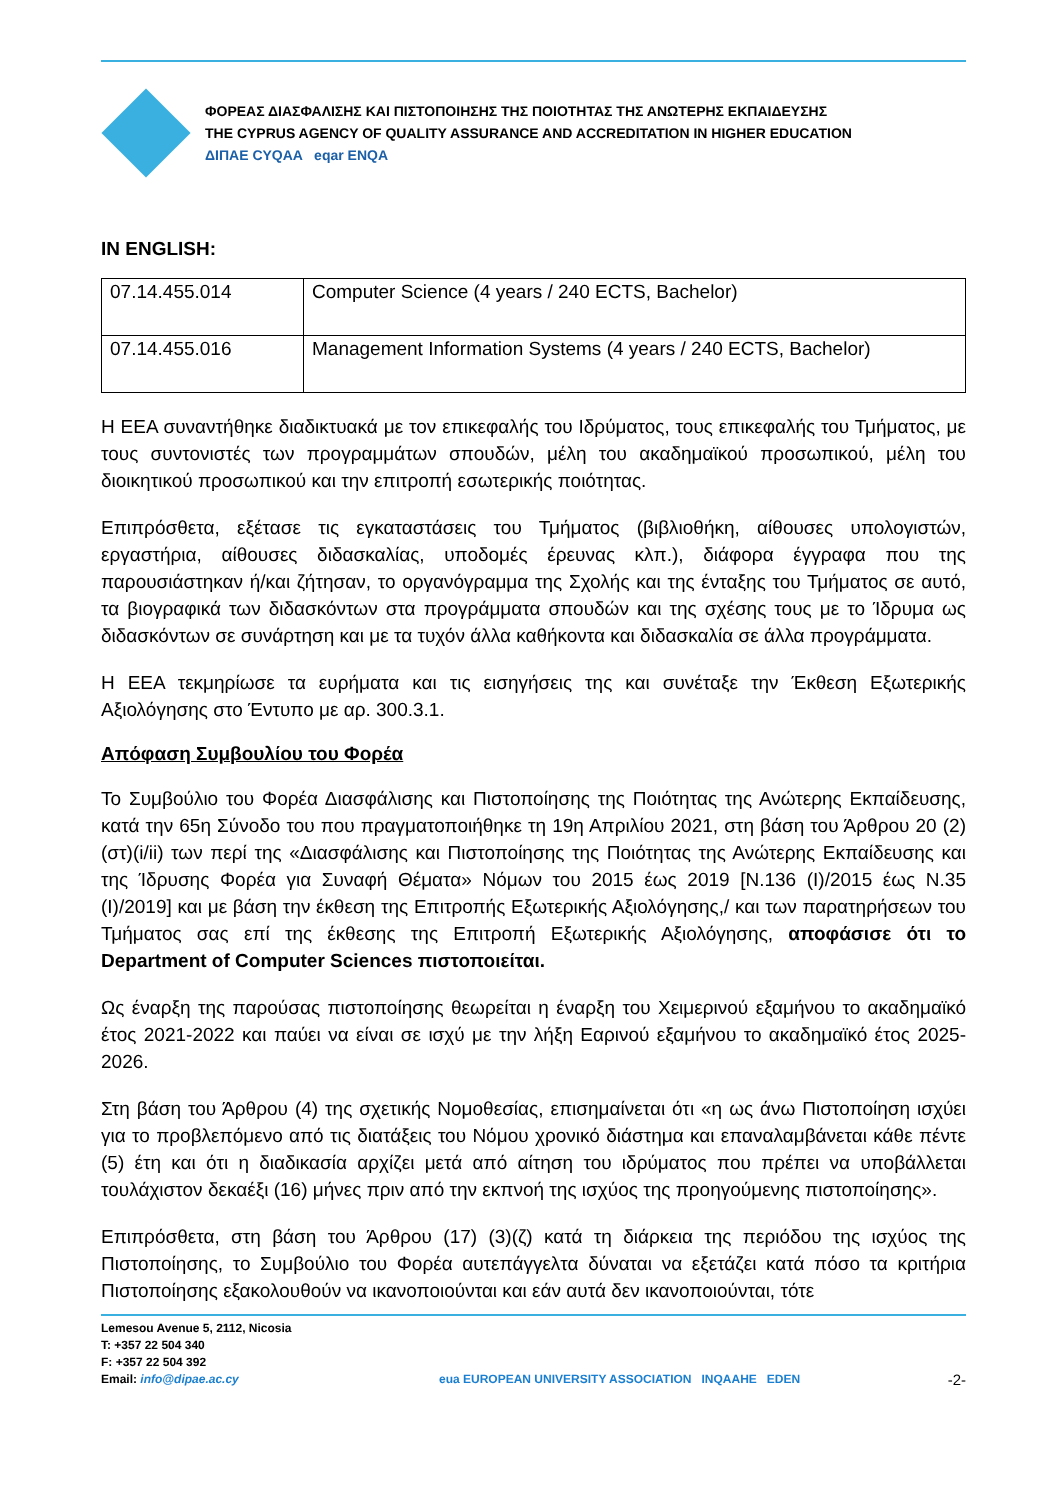ΦΟΡΕΑΣ ΔΙΑΣΦΑΛΙΣΗΣ ΚΑΙ ΠΙΣΤΟΠΟΙΗΣΗΣ ΤΗΣ ΠΟΙΟΤΗΤΑΣ ΤΗΣ ΑΝΩΤΕΡΗΣ ΕΚΠΑΙΔΕΥΣΗΣ
THE CYPRUS AGENCY OF QUALITY ASSURANCE AND ACCREDITATION IN HIGHER EDUCATION
ΔΙΠΑΕ CYQAA eqar ENQA
IN ENGLISH:
| 07.14.455.014 | Computer Science (4 years / 240 ECTS, Bachelor) |
| 07.14.455.016 | Management Information Systems (4 years / 240 ECTS, Bachelor) |
Η ΕΕΑ συναντήθηκε διαδικτυακά με τον επικεφαλής του Ιδρύματος, τους επικεφαλής του Τμήματος, με τους συντονιστές των προγραμμάτων σπουδών, μέλη του ακαδημαϊκού προσωπικού, μέλη του διοικητικού προσωπικού και την επιτροπή εσωτερικής ποιότητας.
Επιπρόσθετα, εξέτασε τις εγκαταστάσεις του Τμήματος (βιβλιοθήκη, αίθουσες υπολογιστών, εργαστήρια, αίθουσες διδασκαλίας, υποδομές έρευνας κλπ.), διάφορα έγγραφα που της παρουσιάστηκαν ή/και ζήτησαν, το οργανόγραμμα της Σχολής και της ένταξης του Τμήματος σε αυτό, τα βιογραφικά των διδασκόντων στα προγράμματα σπουδών και της σχέσης τους με το Ίδρυμα ως διδασκόντων σε συνάρτηση και με τα τυχόν άλλα καθήκοντα και διδασκαλία σε άλλα προγράμματα.
Η ΕΕΑ τεκμηρίωσε τα ευρήματα και τις εισηγήσεις της και συνέταξε την Έκθεση Εξωτερικής Αξιολόγησης στο Έντυπο με αρ. 300.3.1.
Απόφαση Συμβουλίου του Φορέα
Το Συμβούλιο του Φορέα Διασφάλισης και Πιστοποίησης της Ποιότητας της Ανώτερης Εκπαίδευσης, κατά την 65η Σύνοδο του που πραγματοποιήθηκε τη 19η Απριλίου 2021, στη βάση του Άρθρου 20 (2)(στ)(i/ii) των περί της «Διασφάλισης και Πιστοποίησης της Ποιότητας της Ανώτερης Εκπαίδευσης και της Ίδρυσης Φορέα για Συναφή Θέματα» Νόμων του 2015 έως 2019 [Ν.136 (Ι)/2015 έως Ν.35 (Ι)/2019] και με βάση την έκθεση της Επιτροπής Εξωτερικής Αξιολόγησης,/ και των παρατηρήσεων του Τμήματος σας επί της έκθεσης της Επιτροπή Εξωτερικής Αξιολόγησης, αποφάσισε ότι το Department of Computer Sciences πιστοποιείται.
Ως έναρξη της παρούσας πιστοποίησης θεωρείται η έναρξη του Χειμερινού εξαμήνου το ακαδημαϊκό έτος 2021-2022 και παύει να είναι σε ισχύ με την λήξη Εαρινού εξαμήνου το ακαδημαϊκό έτος 2025-2026.
Στη βάση του Άρθρου (4) της σχετικής Νομοθεσίας, επισημαίνεται ότι «η ως άνω Πιστοποίηση ισχύει για το προβλεπόμενο από τις διατάξεις του Νόμου χρονικό διάστημα και επαναλαμβάνεται κάθε πέντε (5) έτη και ότι η διαδικασία αρχίζει μετά από αίτηση του ιδρύματος που πρέπει να υποβάλλεται τουλάχιστον δεκαέξι (16) μήνες πριν από την εκπνοή της ισχύος της προηγούμενης πιστοποίησης».
Επιπρόσθετα, στη βάση του Άρθρου (17) (3)(ζ) κατά τη διάρκεια της περιόδου της ισχύος της Πιστοποίησης, το Συμβούλιο του Φορέα αυτεπάγγελτα δύναται να εξετάζει κατά πόσο τα κριτήρια Πιστοποίησης εξακολουθούν να ικανοποιούνται και εάν αυτά δεν ικανοποιούνται, τότε
Lemesou Avenue 5, 2112, Nicosia
T: +357 22 504 340
F: +357 22 504 392
Email: info@dipae.ac.cy
eua EUROPEAN UNIVERSITY ASSOCIATION INQAAHE EDEN
-2-